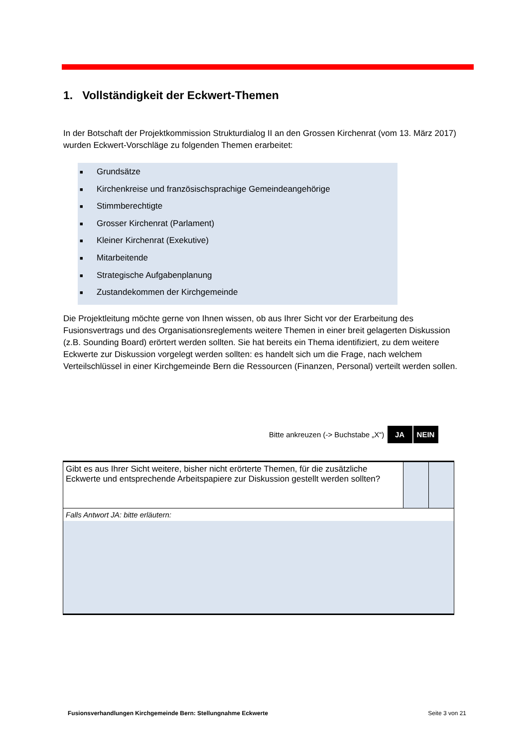1. Vollständigkeit der Eckwert-Themen
In der Botschaft der Projektkommission Strukturdialog II an den Grossen Kirchenrat (vom 13. März 2017) wurden Eckwert-Vorschläge zu folgenden Themen erarbeitet:
■ Grundsätze
■ Kirchenkreise und französischsprachige Gemeindeangehörige
■ Stimmberechtigte
■ Grosser Kirchenrat (Parlament)
■ Kleiner Kirchenrat (Exekutive)
■ Mitarbeitende
■ Strategische Aufgabenplanung
■ Zustandekommen der Kirchgemeinde
Die Projektleitung möchte gerne von Ihnen wissen, ob aus Ihrer Sicht vor der Erarbeitung des Fusionsvertrags und des Organisationsreglements weitere Themen in einer breit gelagerten Diskussion (z.B. Sounding Board) erörtert werden sollten. Sie hat bereits ein Thema identifiziert, zu dem weitere Eckwerte zur Diskussion vorgelegt werden sollten: es handelt sich um die Frage, nach welchem Verteilschlüssel in einer Kirchgemeinde Bern die Ressourcen (Finanzen, Personal) verteilt werden sollen.
Bitte ankreuzen (-> Buchstabe „X“) JA NEIN
| Gibt es aus Ihrer Sicht weitere, bisher nicht erörterte Themen, für die zusätzliche Eckwerte und entsprechende Arbeitspapiere zur Diskussion gestellt werden sollten? | | |
| Falls Antwort JA: bitte erläutern: | | |
Fusionsverhandlungen Kirchgemeinde Bern: Stellungnahme Eckwerte Seite 3 von 21